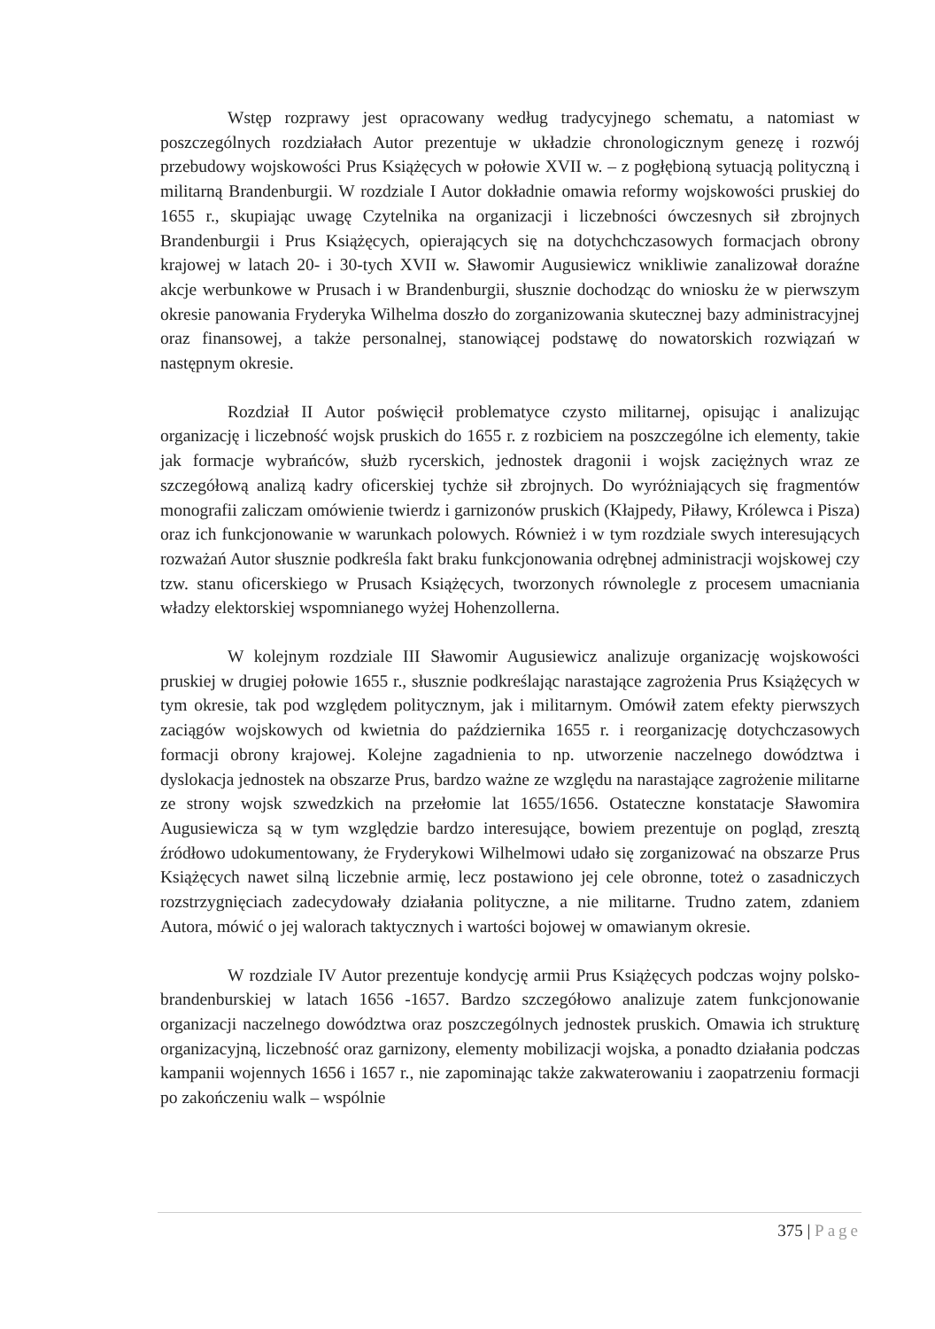Wstęp rozprawy jest opracowany według tradycyjnego schematu, a natomiast w poszczególnych rozdziałach Autor prezentuje w układzie chronologicznym genezę i rozwój przebudowy wojskowości Prus Książęcych w połowie XVII w. – z pogłębioną sytuacją polityczną i militarną Brandenburgii. W rozdziale I Autor dokładnie omawia reformy wojskowości pruskiej do 1655 r., skupiając uwagę Czytelnika na organizacji i liczebności ówczesnych sił zbrojnych Brandenburgii i Prus Książęcych, opierających się na dotychchczasowych formacjach obrony krajowej w latach 20- i 30-tych XVII w. Sławomir Augusiewicz wnikliwie zanalizował doraźne akcje werbunkowe w Prusach i w Brandenburgii, słusznie dochodząc do wniosku że w pierwszym okresie panowania Fryderyka Wilhelma doszło do zorganizowania skutecznej bazy administracyjnej oraz finansowej, a także personalnej, stanowiącej podstawę do nowatorskich rozwiązań w następnym okresie.
Rozdział II Autor poświęcił problematyce czysto militarnej, opisując i analizując organizację i liczebność wojsk pruskich do 1655 r. z rozbiciem na poszczególne ich elementy, takie jak formacje wybrańców, służb rycerskich, jednostek dragonii i wojsk zaciężnych wraz ze szczegółową analizą kadry oficerskiej tychże sił zbrojnych. Do wyróżniających się fragmentów monografii zaliczam omówienie twierdz i garnizonów pruskich (Kłajpedy, Piławy, Królewca i Pisza) oraz ich funkcjonowanie w warunkach polowych. Również i w tym rozdziale swych interesujących rozważań Autor słusznie podkreśla fakt braku funkcjonowania odrębnej administracji wojskowej czy tzw. stanu oficerskiego w Prusach Książęcych, tworzonych równolegle z procesem umacniania władzy elektorskiej wspomnianego wyżej Hohenzollerna.
W kolejnym rozdziale III Sławomir Augusiewicz analizuje organizację wojskowości pruskiej w drugiej połowie 1655 r., słusznie podkreślając narastające zagrożenia Prus Książęcych w tym okresie, tak pod względem politycznym, jak i militarnym. Omówił zatem efekty pierwszych zaciągów wojskowych od kwietnia do października 1655 r. i reorganizację dotychczasowych formacji obrony krajowej. Kolejne zagadnienia to np. utworzenie naczelnego dowództwa i dyslokacja jednostek na obszarze Prus, bardzo ważne ze względu na narastające zagrożenie militarne ze strony wojsk szwedzkich na przełomie lat 1655/1656. Ostateczne konstatacje Sławomira Augusiewicza są w tym względzie bardzo interesujące, bowiem prezentuje on pogląd, zresztą źródłowo udokumentowany, że Fryderykowi Wilhelmowi udało się zorganizować na obszarze Prus Książęcych nawet silną liczebnie armię, lecz postawiono jej cele obronne, toteż o zasadniczych rozstrzygnięciach zadecydowały działania polityczne, a nie militarne. Trudno zatem, zdaniem Autora, mówić o jej walorach taktycznych i wartości bojowej w omawianym okresie.
W rozdziale IV Autor prezentuje kondycję armii Prus Książęcych podczas wojny polsko-brandenburskiej w latach 1656 -1657. Bardzo szczegółowo analizuje zatem funkcjonowanie organizacji naczelnego dowództwa oraz poszczególnych jednostek pruskich. Omawia ich strukturę organizacyjną, liczebność oraz garnizony, elementy mobilizacji wojska, a ponadto działania podczas kampanii wojennych 1656 i 1657 r., nie zapominając także zakwaterowaniu i zaopatrzeniu formacji po zakończeniu walk – wspólnie
375 | Page